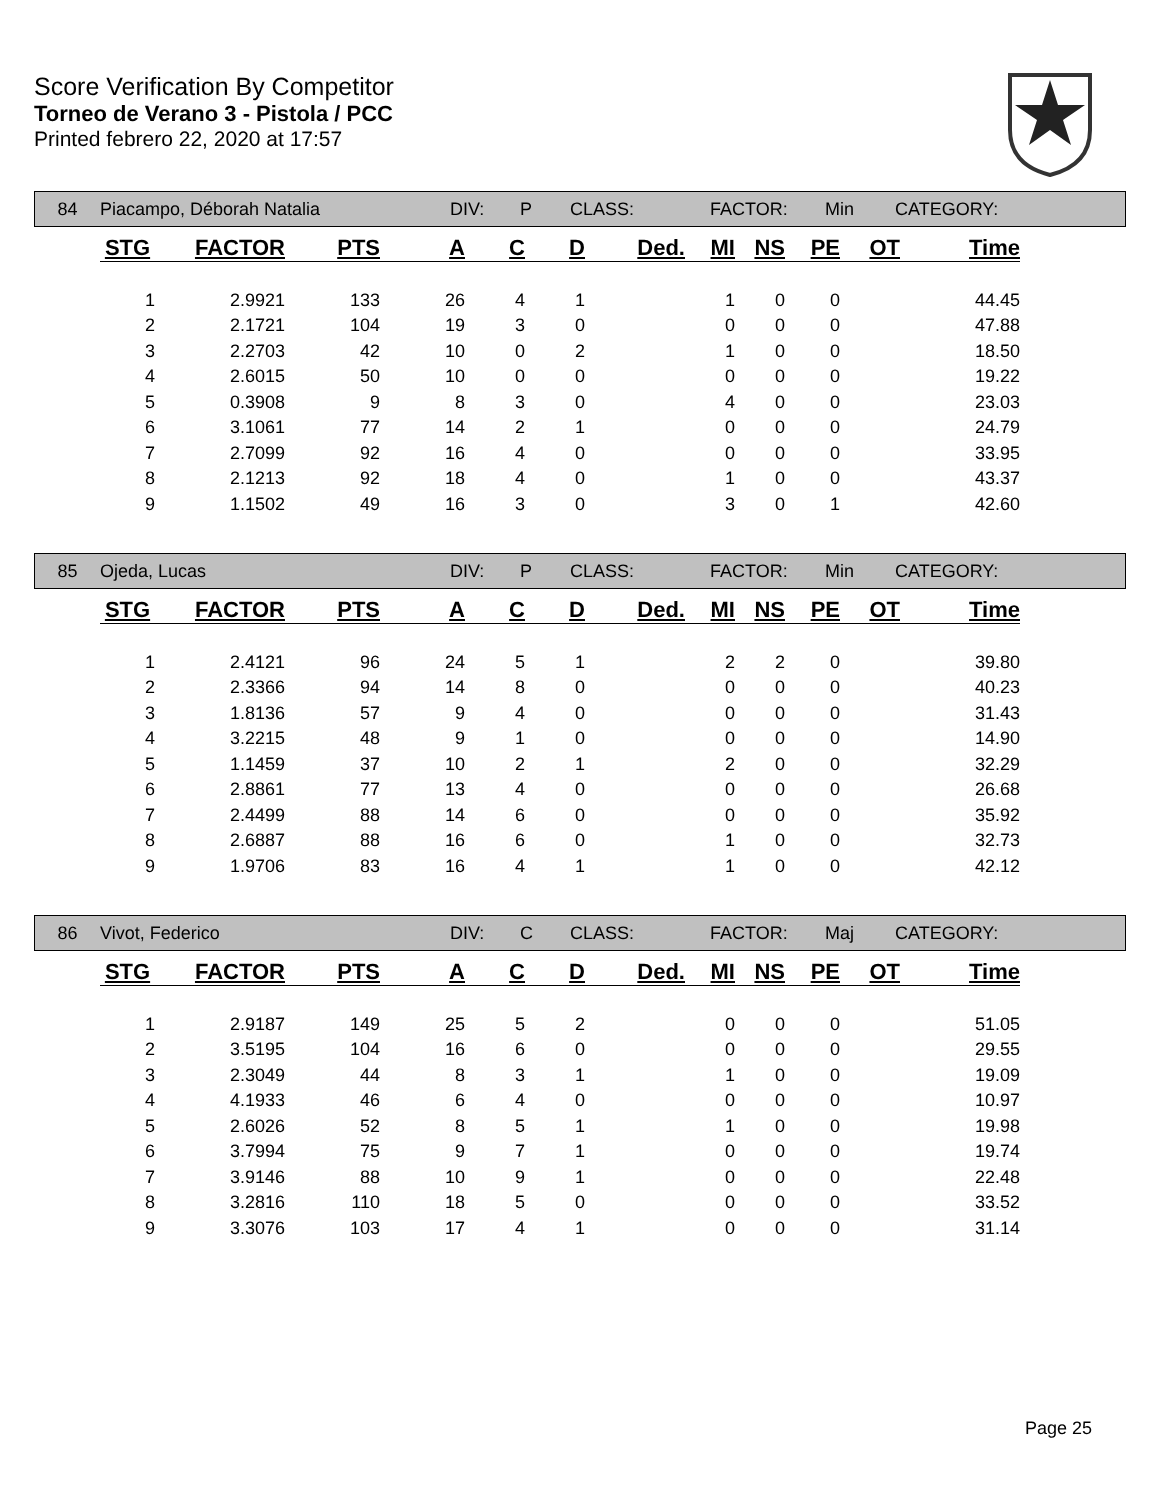Score Verification By Competitor
Torneo de Verano 3 - Pistola / PCC
Printed febrero 22, 2020 at 17:57
84 Piacampo, Déborah Natalia DIV: P CLASS: FACTOR: Min CATEGORY:
| STG | FACTOR | PTS | A | C | D | Ded. | MI | NS | PE | OT | Time |
| --- | --- | --- | --- | --- | --- | --- | --- | --- | --- | --- | --- |
| 1 | 2.9921 | 133 | 26 | 4 | 1 | | 1 | 0 | 0 | | 44.45 |
| 2 | 2.1721 | 104 | 19 | 3 | 0 | | 0 | 0 | 0 | | 47.88 |
| 3 | 2.2703 | 42 | 10 | 0 | 2 | | 1 | 0 | 0 | | 18.50 |
| 4 | 2.6015 | 50 | 10 | 0 | 0 | | 0 | 0 | 0 | | 19.22 |
| 5 | 0.3908 | 9 | 8 | 3 | 0 | | 4 | 0 | 0 | | 23.03 |
| 6 | 3.1061 | 77 | 14 | 2 | 1 | | 0 | 0 | 0 | | 24.79 |
| 7 | 2.7099 | 92 | 16 | 4 | 0 | | 0 | 0 | 0 | | 33.95 |
| 8 | 2.1213 | 92 | 18 | 4 | 0 | | 1 | 0 | 0 | | 43.37 |
| 9 | 1.1502 | 49 | 16 | 3 | 0 | | 3 | 0 | 1 | | 42.60 |
85 Ojeda, Lucas DIV: P CLASS: FACTOR: Min CATEGORY:
| STG | FACTOR | PTS | A | C | D | Ded. | MI | NS | PE | OT | Time |
| --- | --- | --- | --- | --- | --- | --- | --- | --- | --- | --- | --- |
| 1 | 2.4121 | 96 | 24 | 5 | 1 | | 2 | 2 | 0 | | 39.80 |
| 2 | 2.3366 | 94 | 14 | 8 | 0 | | 0 | 0 | 0 | | 40.23 |
| 3 | 1.8136 | 57 | 9 | 4 | 0 | | 0 | 0 | 0 | | 31.43 |
| 4 | 3.2215 | 48 | 9 | 1 | 0 | | 0 | 0 | 0 | | 14.90 |
| 5 | 1.1459 | 37 | 10 | 2 | 1 | | 2 | 0 | 0 | | 32.29 |
| 6 | 2.8861 | 77 | 13 | 4 | 0 | | 0 | 0 | 0 | | 26.68 |
| 7 | 2.4499 | 88 | 14 | 6 | 0 | | 0 | 0 | 0 | | 35.92 |
| 8 | 2.6887 | 88 | 16 | 6 | 0 | | 1 | 0 | 0 | | 32.73 |
| 9 | 1.9706 | 83 | 16 | 4 | 1 | | 1 | 0 | 0 | | 42.12 |
86 Vivot, Federico DIV: C CLASS: FACTOR: Maj CATEGORY:
| STG | FACTOR | PTS | A | C | D | Ded. | MI | NS | PE | OT | Time |
| --- | --- | --- | --- | --- | --- | --- | --- | --- | --- | --- | --- |
| 1 | 2.9187 | 149 | 25 | 5 | 2 | | 0 | 0 | 0 | | 51.05 |
| 2 | 3.5195 | 104 | 16 | 6 | 0 | | 0 | 0 | 0 | | 29.55 |
| 3 | 2.3049 | 44 | 8 | 3 | 1 | | 1 | 0 | 0 | | 19.09 |
| 4 | 4.1933 | 46 | 6 | 4 | 0 | | 0 | 0 | 0 | | 10.97 |
| 5 | 2.6026 | 52 | 8 | 5 | 1 | | 1 | 0 | 0 | | 19.98 |
| 6 | 3.7994 | 75 | 9 | 7 | 1 | | 0 | 0 | 0 | | 19.74 |
| 7 | 3.9146 | 88 | 10 | 9 | 1 | | 0 | 0 | 0 | | 22.48 |
| 8 | 3.2816 | 110 | 18 | 5 | 0 | | 0 | 0 | 0 | | 33.52 |
| 9 | 3.3076 | 103 | 17 | 4 | 1 | | 0 | 0 | 0 | | 31.14 |
Page 25